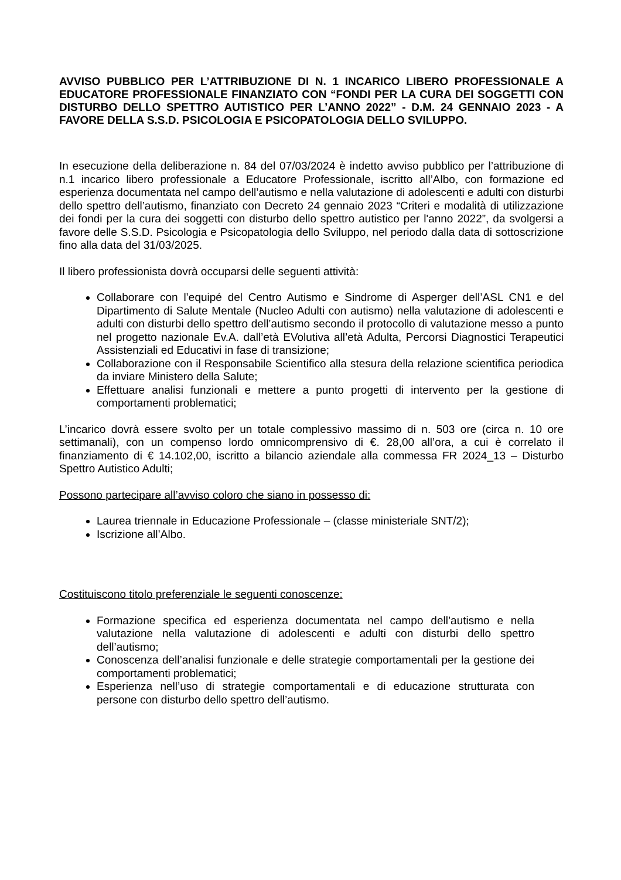AVVISO PUBBLICO PER L’ATTRIBUZIONE DI N. 1 INCARICO LIBERO PROFESSIONALE A EDUCATORE PROFESSIONALE FINANZIATO CON “FONDI PER LA CURA DEI SOGGETTI CON DISTURBO DELLO SPETTRO AUTISTICO PER L’ANNO 2022” - D.M. 24 GENNAIO 2023 - A FAVORE DELLA S.S.D. PSICOLOGIA E PSICOPATOLOGIA DELLO SVILUPPO.
In esecuzione della deliberazione n. 84 del 07/03/2024 è indetto avviso pubblico per l’attribuzione di n.1 incarico libero professionale a Educatore Professionale, iscritto all’Albo, con formazione ed esperienza documentata nel campo dell’autismo e nella valutazione di adolescenti e adulti con disturbi dello spettro dell’autismo, finanziato con Decreto 24 gennaio 2023 “Criteri e modalità di utilizzazione dei fondi per la cura dei soggetti con disturbo dello spettro autistico per l'anno 2022”, da svolgersi a favore delle S.S.D. Psicologia e Psicopatologia dello Sviluppo, nel periodo dalla data di sottoscrizione fino alla data del 31/03/2025.
Il libero professionista dovrà occuparsi delle seguenti attività:
Collaborare con l’equipé del Centro Autismo e Sindrome di Asperger dell’ASL CN1 e del Dipartimento di Salute Mentale (Nucleo Adulti con autismo) nella valutazione di adolescenti e adulti con disturbi dello spettro dell’autismo secondo il protocollo di valutazione messo a punto nel progetto nazionale Ev.A. dall’età EVolutiva all’età Adulta, Percorsi Diagnostici Terapeutici Assistenziali ed Educativi in fase di transizione;
Collaborazione con il Responsabile Scientifico alla stesura della relazione scientifica periodica da inviare Ministero della Salute;
Effettuare analisi funzionali e mettere a punto progetti di intervento per la gestione di comportamenti problematici;
L’incarico dovrà essere svolto per un totale complessivo massimo di n. 503 ore (circa n. 10 ore settimanali), con un compenso lordo omnicomprensivo di €. 28,00 all’ora, a cui è correlato il finanziamento di € 14.102,00, iscritto a bilancio aziendale alla commessa FR 2024_13 – Disturbo Spettro Autistico Adulti;
Possono partecipare all’avviso coloro che siano in possesso di:
Laurea triennale in Educazione Professionale – (classe ministeriale SNT/2);
Iscrizione all’Albo.
Costituiscono titolo preferenziale le seguenti conoscenze:
Formazione specifica ed esperienza documentata nel campo dell’autismo e nella valutazione nella valutazione di adolescenti e adulti con disturbi dello spettro dell’autismo;
Conoscenza dell’analisi funzionale e delle strategie comportamentali per la gestione dei comportamenti problematici;
Esperienza nell’uso di strategie comportamentali e di educazione strutturata con persone con disturbo dello spettro dell’autismo.